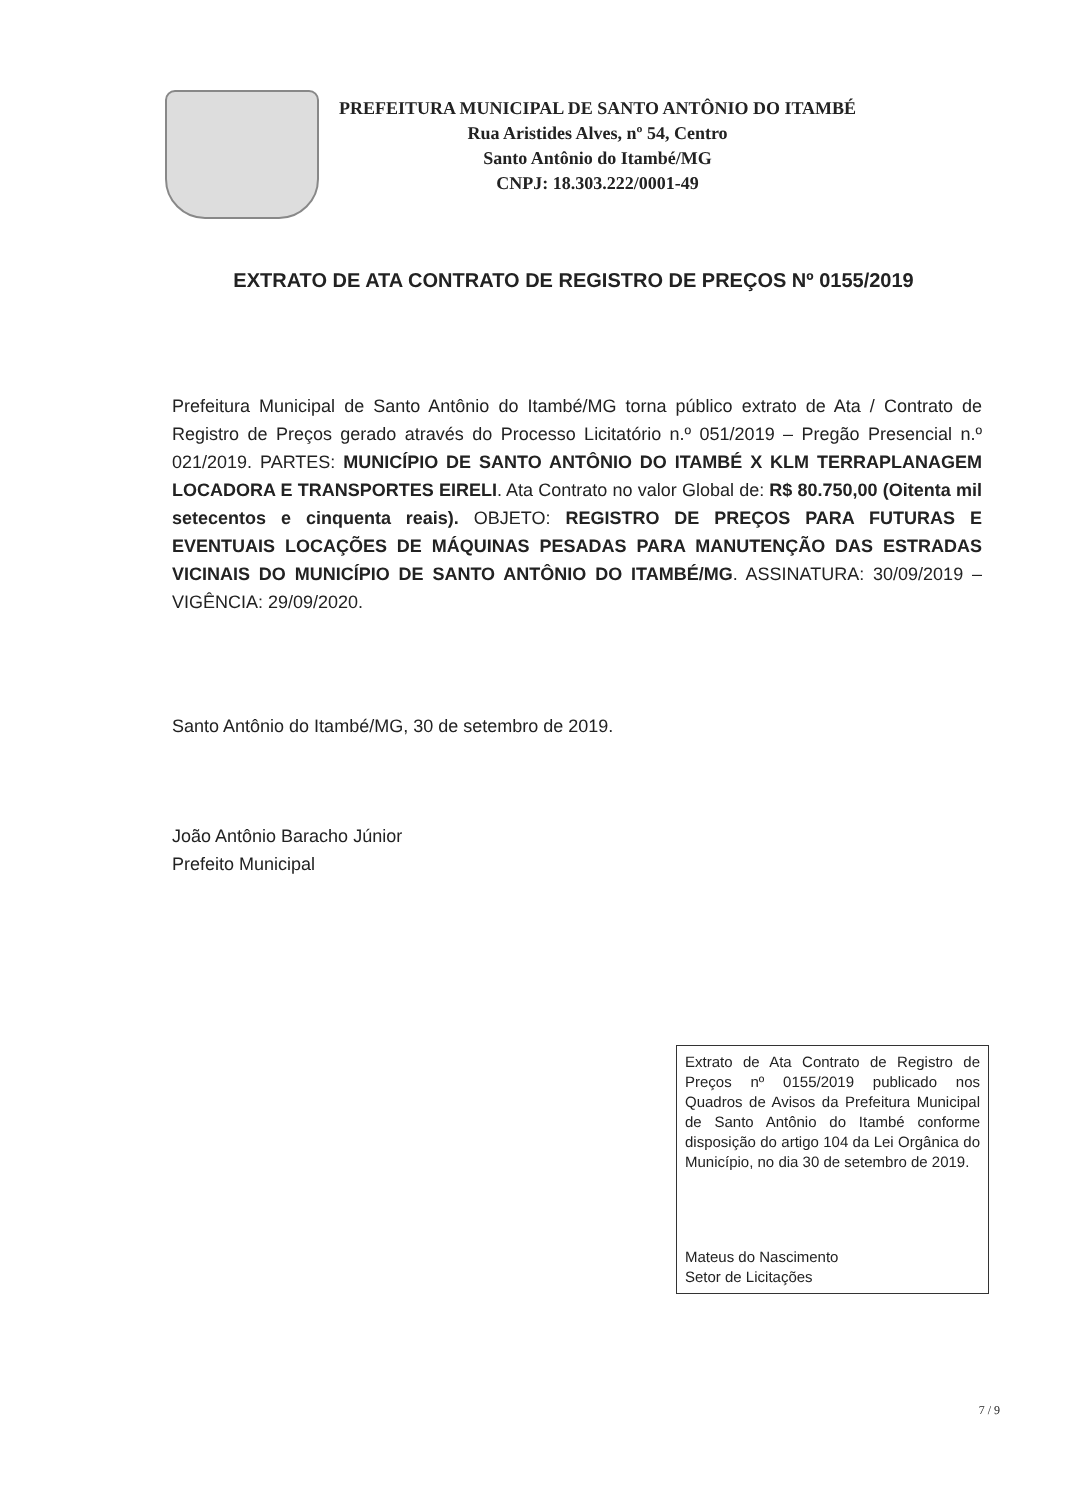PREFEITURA MUNICIPAL DE SANTO ANTÔNIO DO ITAMBÉ
Rua Aristides Alves, nº 54, Centro
Santo Antônio do Itambé/MG
CNPJ: 18.303.222/0001-49
EXTRATO DE ATA CONTRATO DE REGISTRO DE PREÇOS Nº 0155/2019
Prefeitura Municipal de Santo Antônio do Itambé/MG torna público extrato de Ata / Contrato de Registro de Preços gerado através do Processo Licitatório n.º 051/2019 – Pregão Presencial n.º 021/2019. PARTES: MUNICÍPIO DE SANTO ANTÔNIO DO ITAMBÉ X KLM TERRAPLANAGEM LOCADORA E TRANSPORTES EIRELI. Ata Contrato no valor Global de: R$ 80.750,00 (Oitenta mil setecentos e cinquenta reais). OBJETO: REGISTRO DE PREÇOS PARA FUTURAS E EVENTUAIS LOCAÇÕES DE MÁQUINAS PESADAS PARA MANUTENÇÃO DAS ESTRADAS VICINAIS DO MUNICÍPIO DE SANTO ANTÔNIO DO ITAMBÉ/MG. ASSINATURA: 30/09/2019 – VIGÊNCIA: 29/09/2020.
Santo Antônio do Itambé/MG, 30 de setembro de 2019.
João Antônio Baracho Júnior
Prefeito Municipal
Extrato de Ata Contrato de Registro de Preços nº 0155/2019 publicado nos Quadros de Avisos da Prefeitura Municipal de Santo Antônio do Itambé conforme disposição do artigo 104 da Lei Orgânica do Município, no dia 30 de setembro de 2019.
Mateus do Nascimento
Setor de Licitações
7 / 9